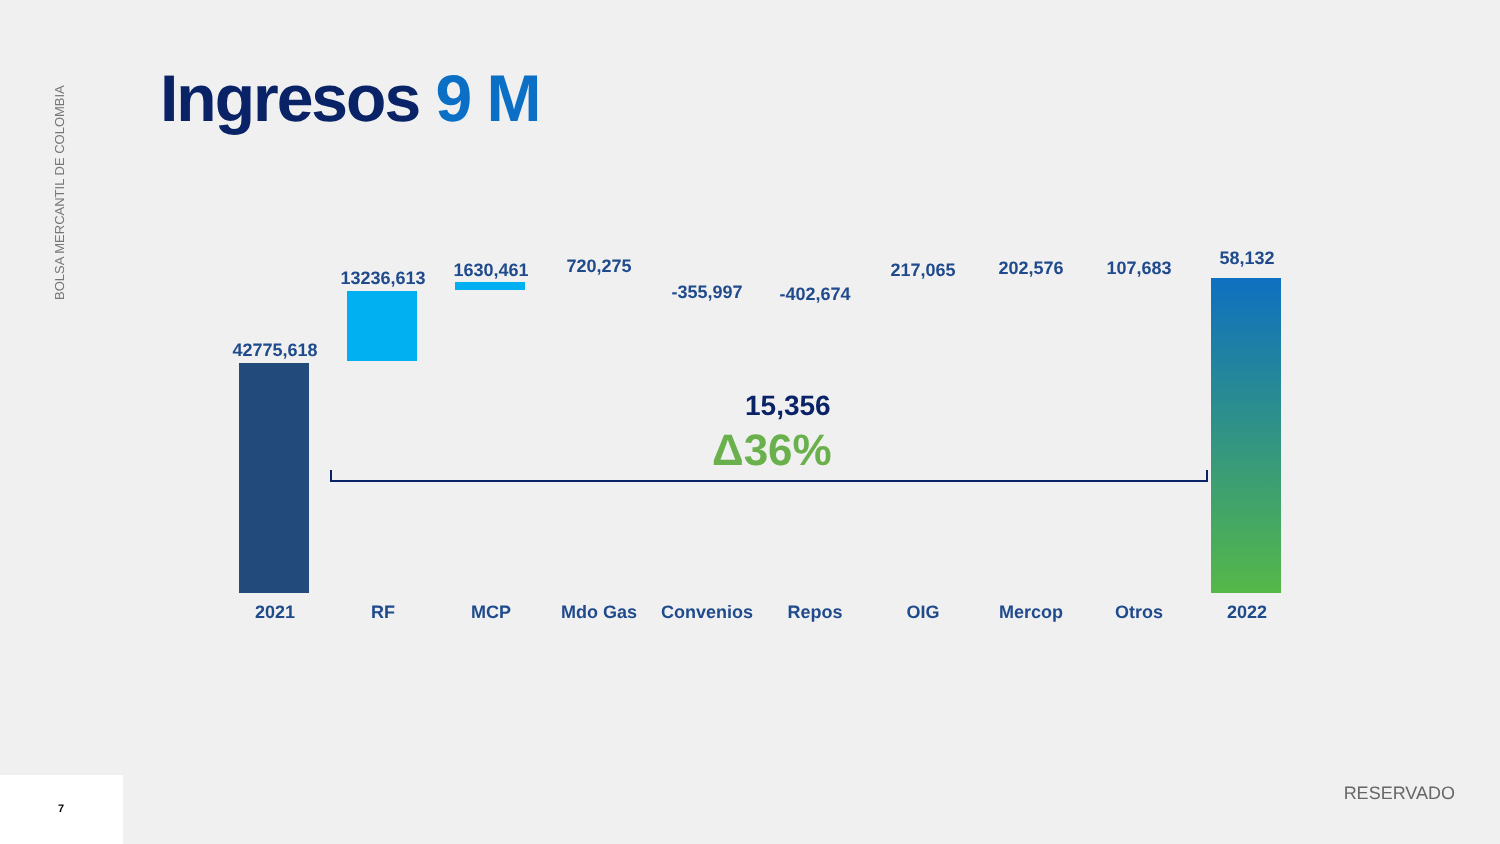BOLSA MERCANTIL DE COLOMBIA
Ingresos 9 M
15,356
Δ36%
42775,618
13236,613 1630,461 720,275
-355,997 -402,674
217,065 202,576 107,683 58,132
2021 RF MCP Mdo Gas Convenios Repos OIG Mercop Otros 2022
7
RESERVADO